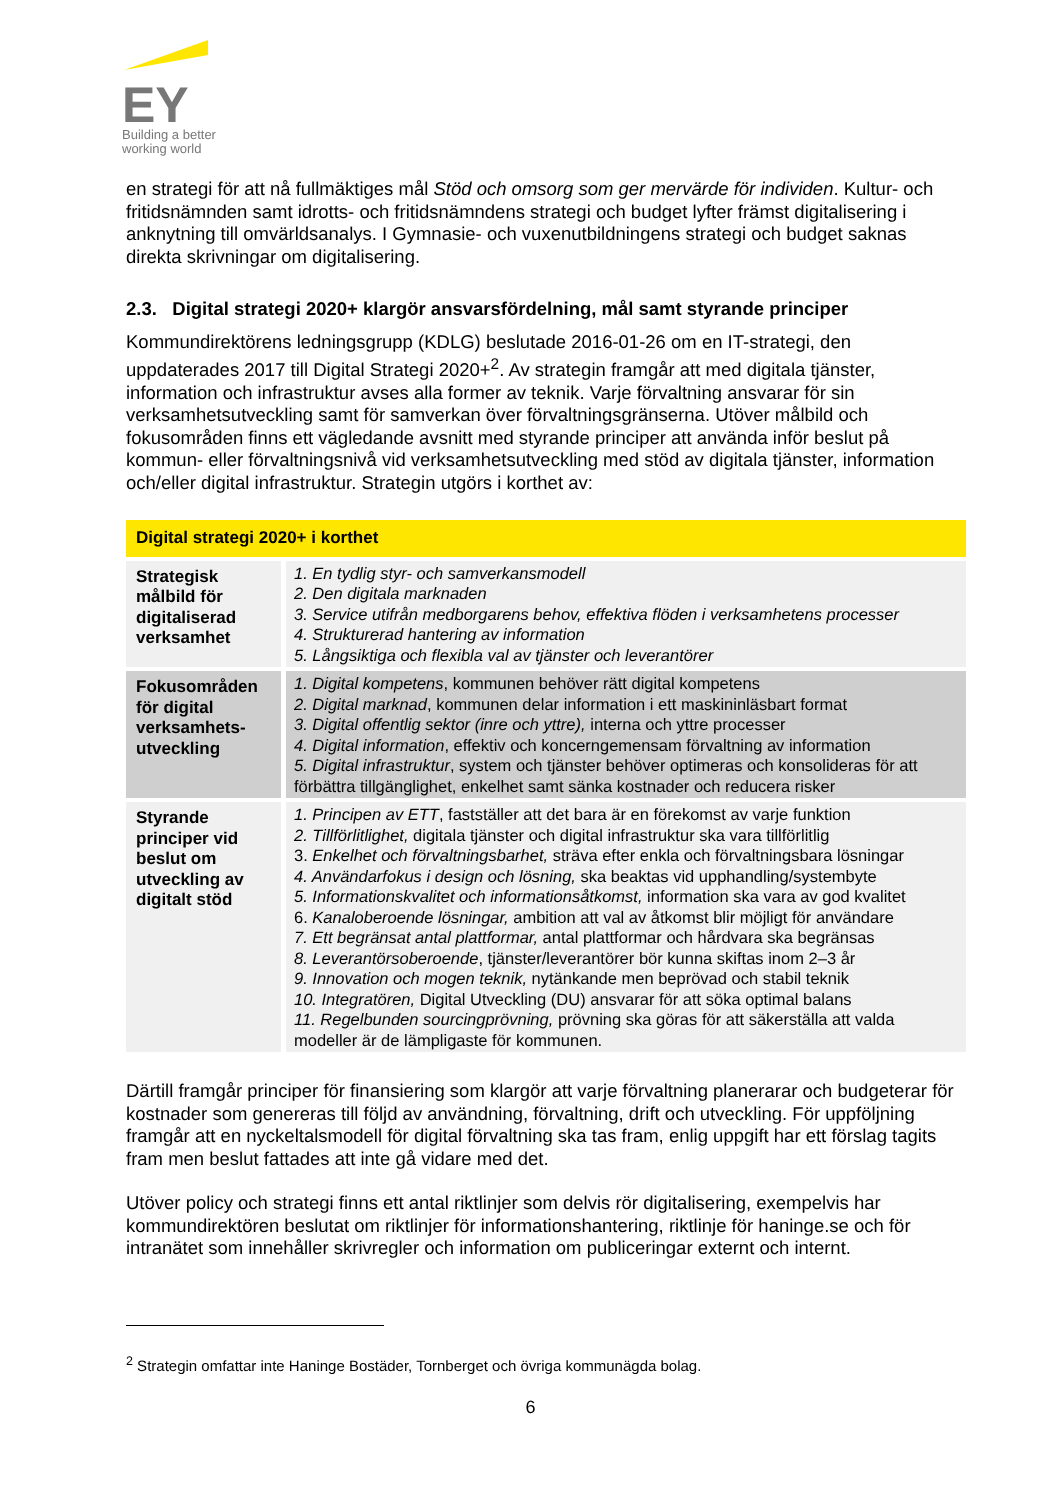EY
Building a better
working world
en strategi för att nå fullmäktiges mål Stöd och omsorg som ger mervärde för individen. Kultur- och fritidsnämnden samt idrotts- och fritidsnämndens strategi och budget lyfter främst digitalisering i anknytning till omvärldsanalys. I Gymnasie- och vuxenutbildningens strategi och budget saknas direkta skrivningar om digitalisering.
2.3. Digital strategi 2020+ klargör ansvarsfördelning, mål samt styrande principer
Kommundirektörens ledningsgrupp (KDLG) beslutade 2016-01-26 om en IT-strategi, den uppdaterades 2017 till Digital Strategi 2020+<sup>2</sup>. Av strategin framgår att med digitala tjänster, information och infrastruktur avses alla former av teknik. Varje förvaltning ansvarar för sin verksamhetsutveckling samt för samverkan över förvaltningsgränserna. Utöver målbild och fokusområden finns ett vägledande avsnitt med styrande principer att använda inför beslut på kommun- eller förvaltningsnivå vid verksamhetsutveckling med stöd av digitala tjänster, information och/eller digital infrastruktur. Strategin utgörs i korthet av:
| Digital strategi 2020+ i korthet | |
| --- | --- |
| Strategisk målbild för digitaliserad verksamhet | 1. En tydlig styr- och samverkansmodell 2. Den digitala marknaden 3. Service utifrån medborgarens behov, effektiva flöden i verksamhetens processer 4. Strukturerad hantering av information 5. Långsiktiga och flexibla val av tjänster och leverantörer |
| Fokusområden för digital verksamhets-utveckling | 1. Digital kompetens , kommunen behöver rätt digital kompetens 2. Digital marknad , kommunen delar information i ett maskininläsbart format 3. Digital offentlig sektor (inre och yttre), interna och yttre processer 4. Digital information , effektiv och koncerngemensam förvaltning av information 5. Digital infrastruktur , system och tjänster behöver optimeras och konsolideras för att förbättra tillgänglighet, enkelhet samt sänka kostnader och reducera risker |
| Styrande principer vid beslut om utveckling av digitalt stöd | 1. Principen av ETT , fastställer att det bara är en förekomst av varje funktion 2. Tillförlitlighet, digitala tjänster och digital infrastruktur ska vara tillförlitlig 3. Enkelhet och förvaltningsbarhet, sträva efter enkla och förvaltningsbara lösningar 4. Användarfokus i design och lösning, ska beaktas vid upphandling/systembyte 5. Informationskvalitet och informationsåtkomst, information ska vara av god kvalitet 6. Kanaloberoende lösningar, ambition att val av åtkomst blir möjligt för användare 7. Ett begränsat antal plattformar, antal plattformar och hårdvara ska begränsas 8. Leverantörsoberoende , tjänster/leverantörer bör kunna skiftas inom 2–3 år 9. Innovation och mogen teknik, nytänkande men beprövad och stabil teknik 10. Integratören, Digital Utveckling (DU) ansvarar för att söka optimal balans 11. Regelbunden sourcingprövning, prövning ska göras för att säkerställa att valda modeller är de lämpligaste för kommunen. |
Därtill framgår principer för finansiering som klargör att varje förvaltning planerarar och budgeterar för kostnader som genereras till följd av användning, förvaltning, drift och utveckling. För uppföljning framgår att en nyckeltalsmodell för digital förvaltning ska tas fram, enlig uppgift har ett förslag tagits fram men beslut fattades att inte gå vidare med det.
Utöver policy och strategi finns ett antal riktlinjer som delvis rör digitalisering, exempelvis har kommundirektören beslutat om riktlinjer för informationshantering, riktlinje för haninge.se och för intranätet som innehåller skrivregler och information om publiceringar externt och internt.
<sup>2</sup> Strategin omfattar inte Haninge Bostäder, Tornberget och övriga kommunägda bolag.
6